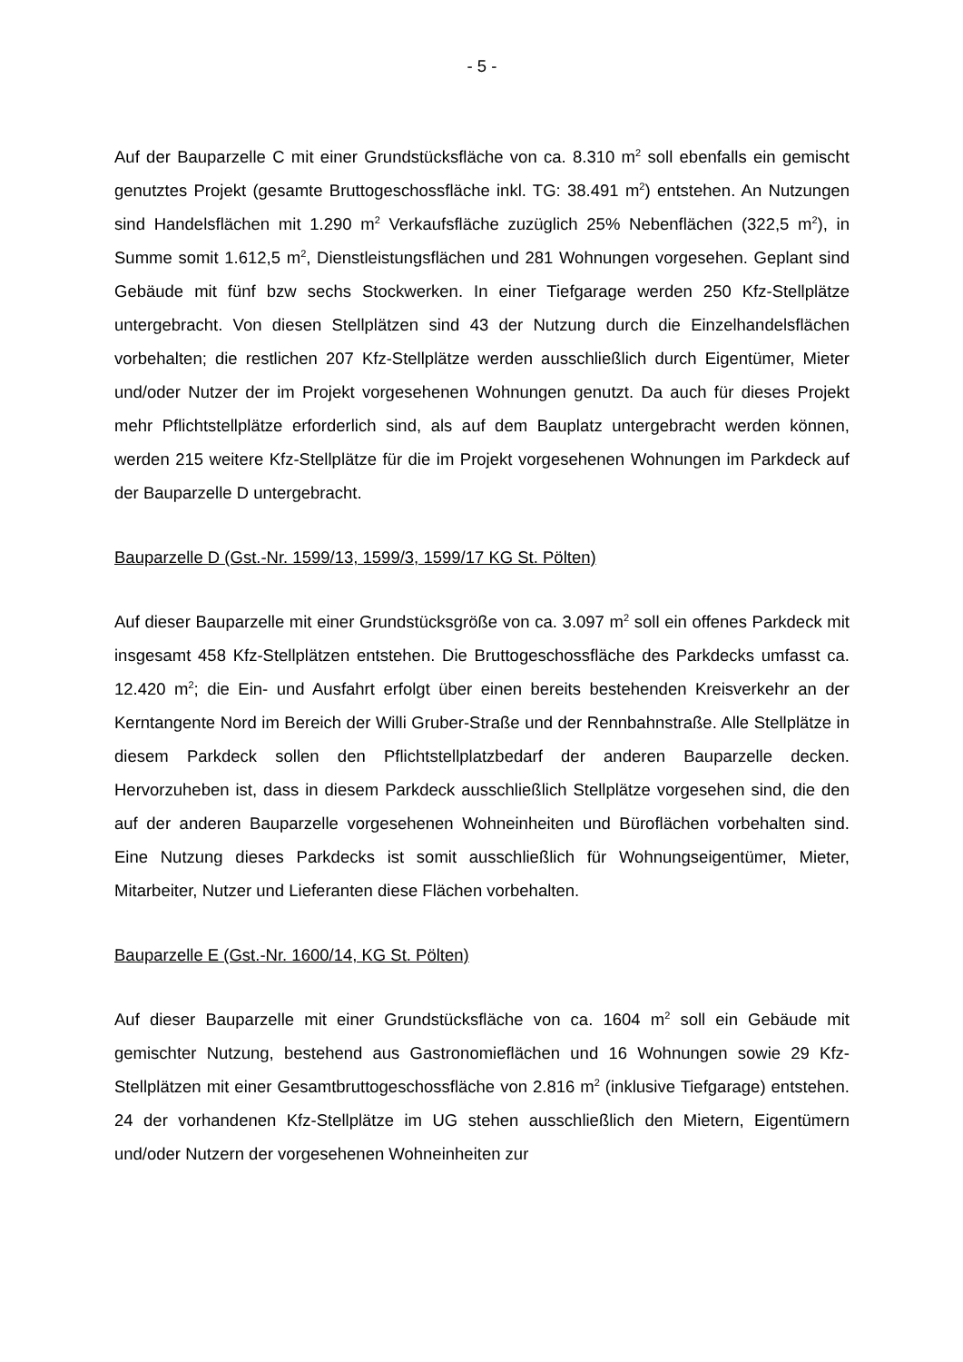- 5 -
Auf der Bauparzelle C mit einer Grundstücksfläche von ca. 8.310 m<sup>2</sup> soll ebenfalls ein gemischt genutztes Projekt (gesamte Bruttogeschossfläche inkl. TG: 38.491 m<sup>2</sup>) entstehen. An Nutzungen sind Handelsflächen mit 1.290 m<sup>2</sup> Verkaufsfläche zuzüglich 25% Nebenflächen (322,5 m<sup>2</sup>), in Summe somit 1.612,5 m<sup>2</sup>, Dienstleistungsflächen und 281 Wohnungen vorgesehen. Geplant sind Gebäude mit fünf bzw sechs Stockwerken. In einer Tiefgarage werden 250 Kfz-Stellplätze untergebracht. Von diesen Stellplätzen sind 43 der Nutzung durch die Einzelhandelsflächen vorbehalten; die restlichen 207 Kfz-Stellplätze werden ausschließlich durch Eigentümer, Mieter und/oder Nutzer der im Projekt vorgesehenen Wohnungen genutzt. Da auch für dieses Projekt mehr Pflichtstellplätze erforderlich sind, als auf dem Bauplatz untergebracht werden können, werden 215 weitere Kfz-Stellplätze für die im Projekt vorgesehenen Wohnungen im Parkdeck auf der Bauparzelle D untergebracht.
Bauparzelle D (Gst.-Nr. 1599/13, 1599/3, 1599/17 KG St. Pölten)
Auf dieser Bauparzelle mit einer Grundstücksgröße von ca. 3.097 m<sup>2</sup> soll ein offenes Parkdeck mit insgesamt 458 Kfz-Stellplätzen entstehen. Die Bruttogeschossfläche des Parkdecks umfasst ca. 12.420 m<sup>2</sup>; die Ein- und Ausfahrt erfolgt über einen bereits bestehenden Kreisverkehr an der Kerntangente Nord im Bereich der Willi Gruber-Straße und der Rennbahnstraße. Alle Stellplätze in diesem Parkdeck sollen den Pflichtstellplatzbedarf der anderen Bauparzelle decken. Hervorzuheben ist, dass in diesem Parkdeck ausschließlich Stellplätze vorgesehen sind, die den auf der anderen Bauparzelle vorgesehenen Wohneinheiten und Büroflächen vorbehalten sind. Eine Nutzung dieses Parkdecks ist somit ausschließlich für Wohnungseigentümer, Mieter, Mitarbeiter, Nutzer und Lieferanten diese Flächen vorbehalten.
Bauparzelle E (Gst.-Nr. 1600/14, KG St. Pölten)
Auf dieser Bauparzelle mit einer Grundstücksfläche von ca. 1604 m<sup>2</sup> soll ein Gebäude mit gemischter Nutzung, bestehend aus Gastronomieflächen und 16 Wohnungen sowie 29 Kfz-Stellplätzen mit einer Gesamtbruttogeschossfläche von 2.816 m<sup>2</sup> (inklusive Tiefgarage) entstehen. 24 der vorhandenen Kfz-Stellplätze im UG stehen ausschließlich den Mietern, Eigentümern und/oder Nutzern der vorgesehenen Wohneinheiten zur